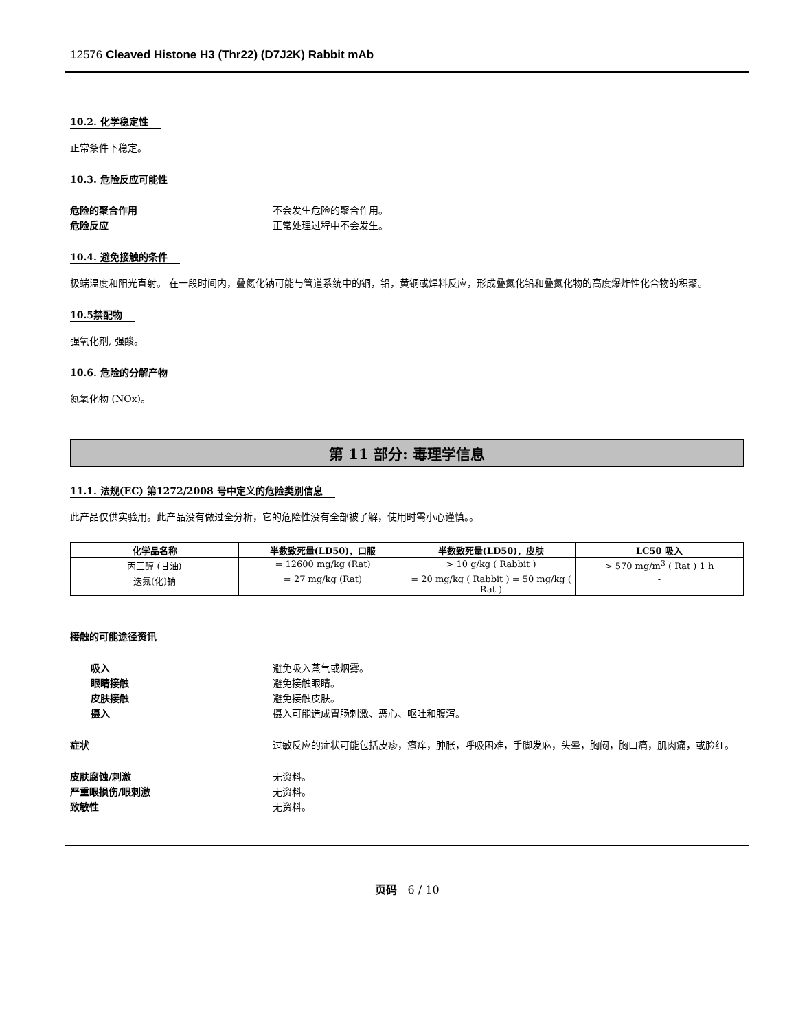12576 Cleaved Histone H3 (Thr22) (D7J2K) Rabbit mAb
10.2. 化学稳定性
正常条件下稳定。
10.3. 危险反应可能性
危险的聚合作用 不会发生危险的聚合作用。
危险反应 正常处理过程中不会发生。
10.4. 避免接触的条件
极端温度和阳光直射。 在一段时间内，叠氮化钠可能与管道系统中的铜，铅，黄铜或焊料反应，形成叠氮化铅和叠氮化物的高度爆炸性化合物的积聚。
10.5禁配物
强氧化剂, 强酸。
10.6. 危险的分解产物
氮氧化物 (NOx)。
第 11 部分: 毒理学信息
11.1. 法规(EC) 第1272/2008 号中定义的危险类别信息
此产品仅供实验用。此产品没有做过全分析，它的危险性没有全部被了解，使用时需小心谨慎。。
| 化学品名称 | 半数致死量(LD50)，口服 | 半数致死量(LD50)，皮肤 | LC50 吸入 |
| --- | --- | --- | --- |
| 丙三醇 (甘油) | = 12600 mg/kg (Rat) | > 10 g/kg ( Rabbit ) | > 570 mg/m<sup>3</sup> ( Rat ) 1 h |
| 迭氮(化)钠 | = 27 mg/kg (Rat) | = 20 mg/kg ( Rabbit ) = 50 mg/kg ( Rat ) | - |
接触的可能途径资讯
吸入 避免吸入蒸气或烟雾。
眼睛接触 避免接触眼睛。
皮肤接触 避免接触皮肤。
摄入 摄入可能造成胃肠刺激、恶心、呕吐和腹泻。
症状 过敏反应的症状可能包括皮疹，瘙痒，肿胀，呼吸困难，手脚发麻，头晕，胸闷，胸口痛，肌肉痛，或脸红。
皮肤腐蚀/刺激 无资料。
严重眼损伤/眼刺激 无资料。
致敏性 无资料。
页码 6 / 10